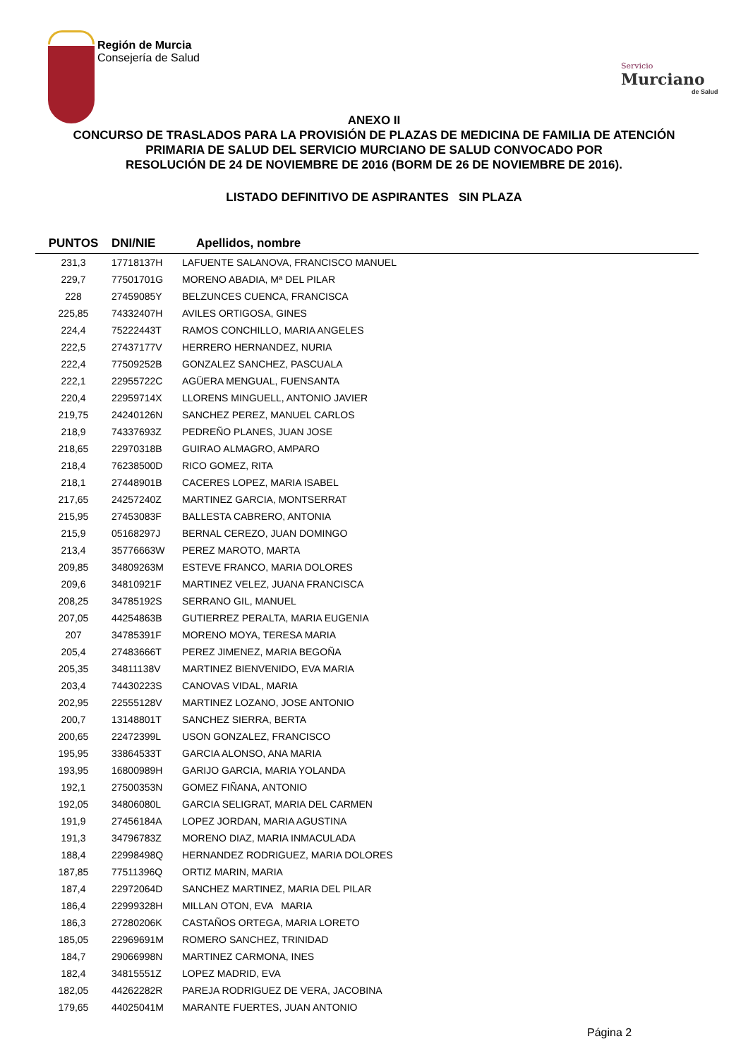Región de Murcia
Consejería de Salud
Servicio
Murciano
de Salud
ANEXO II
CONCURSO DE TRASLADOS PARA LA PROVISIÓN DE PLAZAS DE MEDICINA DE FAMILIA DE ATENCIÓN
PRIMARIA DE SALUD DEL SERVICIO MURCIANO DE SALUD CONVOCADO POR
RESOLUCIÓN DE 24 DE NOVIEMBRE DE 2016 (BORM DE 26 DE NOVIEMBRE DE 2016).
LISTADO DEFINITIVO DE ASPIRANTES SIN PLAZA
| PUNTOS | DNI/NIE | Apellidos, nombre |
| --- | --- | --- |
| 231,3 | 17718137H | LAFUENTE SALANOVA, FRANCISCO MANUEL |
| 229,7 | 77501701G | MORENO ABADIA, Mª DEL PILAR |
| 228 | 27459085Y | BELZUNCES CUENCA, FRANCISCA |
| 225,85 | 74332407H | AVILES ORTIGOSA, GINES |
| 224,4 | 75222443T | RAMOS CONCHILLO, MARIA ANGELES |
| 222,5 | 27437177V | HERRERO HERNANDEZ, NURIA |
| 222,4 | 77509252B | GONZALEZ SANCHEZ, PASCUALA |
| 222,1 | 22955722C | AGÜERA MENGUAL, FUENSANTA |
| 220,4 | 22959714X | LLORENS MINGUELL, ANTONIO JAVIER |
| 219,75 | 24240126N | SANCHEZ PEREZ, MANUEL CARLOS |
| 218,9 | 74337693Z | PEDREÑO PLANES, JUAN JOSE |
| 218,65 | 22970318B | GUIRAO ALMAGRO, AMPARO |
| 218,4 | 76238500D | RICO GOMEZ, RITA |
| 218,1 | 27448901B | CACERES LOPEZ, MARIA ISABEL |
| 217,65 | 24257240Z | MARTINEZ GARCIA, MONTSERRAT |
| 215,95 | 27453083F | BALLESTA CABRERO, ANTONIA |
| 215,9 | 05168297J | BERNAL CEREZO, JUAN DOMINGO |
| 213,4 | 35776663W | PEREZ MAROTO, MARTA |
| 209,85 | 34809263M | ESTEVE FRANCO, MARIA DOLORES |
| 209,6 | 34810921F | MARTINEZ VELEZ, JUANA FRANCISCA |
| 208,25 | 34785192S | SERRANO GIL, MANUEL |
| 207,05 | 44254863B | GUTIERREZ PERALTA, MARIA EUGENIA |
| 207 | 34785391F | MORENO MOYA, TERESA MARIA |
| 205,4 | 27483666T | PEREZ JIMENEZ, MARIA BEGOÑA |
| 205,35 | 34811138V | MARTINEZ BIENVENIDO, EVA MARIA |
| 203,4 | 74430223S | CANOVAS VIDAL, MARIA |
| 202,95 | 22555128V | MARTINEZ LOZANO, JOSE ANTONIO |
| 200,7 | 13148801T | SANCHEZ SIERRA, BERTA |
| 200,65 | 22472399L | USON GONZALEZ, FRANCISCO |
| 195,95 | 33864533T | GARCIA ALONSO, ANA MARIA |
| 193,95 | 16800989H | GARIJO GARCIA, MARIA YOLANDA |
| 192,1 | 27500353N | GOMEZ FIÑANA, ANTONIO |
| 192,05 | 34806080L | GARCIA SELIGRAT, MARIA DEL CARMEN |
| 191,9 | 27456184A | LOPEZ JORDAN, MARIA AGUSTINA |
| 191,3 | 34796783Z | MORENO DIAZ, MARIA INMACULADA |
| 188,4 | 22998498Q | HERNANDEZ RODRIGUEZ, MARIA DOLORES |
| 187,85 | 77511396Q | ORTIZ MARIN, MARIA |
| 187,4 | 22972064D | SANCHEZ MARTINEZ, MARIA DEL PILAR |
| 186,4 | 22999328H | MILLAN OTON, EVA MARIA |
| 186,3 | 27280206K | CASTAÑOS ORTEGA, MARIA LORETO |
| 185,05 | 22969691M | ROMERO SANCHEZ, TRINIDAD |
| 184,7 | 29066998N | MARTINEZ CARMONA, INES |
| 182,4 | 34815551Z | LOPEZ MADRID, EVA |
| 182,05 | 44262282R | PAREJA RODRIGUEZ DE VERA, JACOBINA |
| 179,65 | 44025041M | MARANTE FUERTES, JUAN ANTONIO |
Página 2